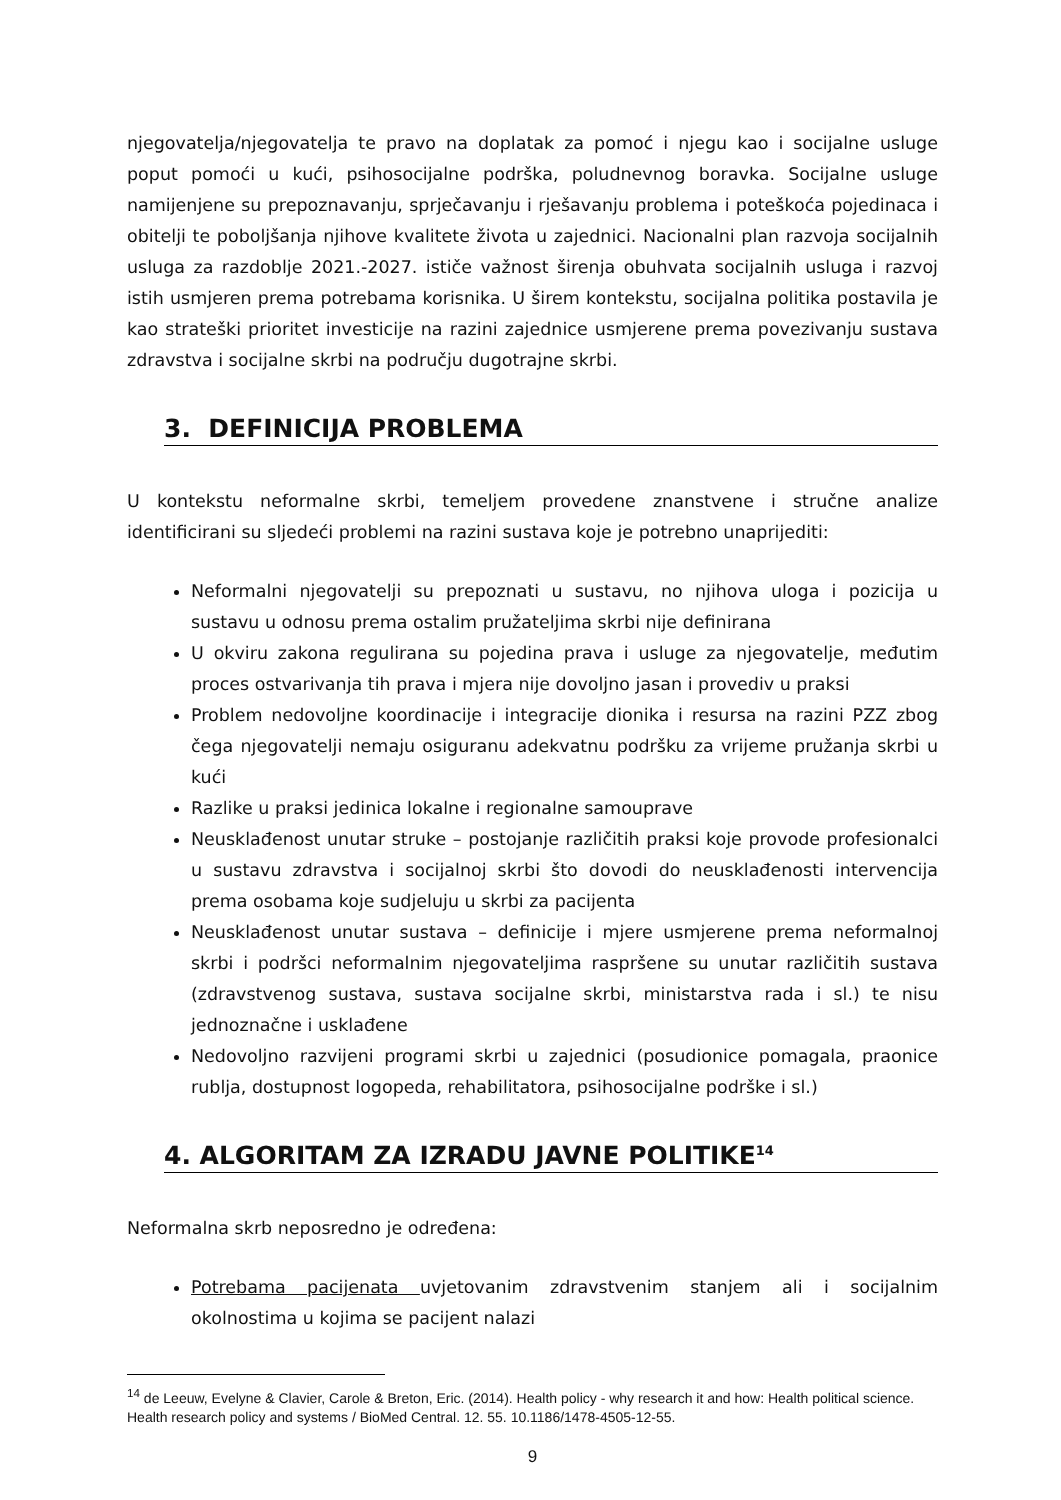njegovatelja/njegovatelja te pravo na doplatak za pomoć i njegu kao i socijalne usluge poput pomoći u kući, psihosocijalne podrška, poludnevnog boravka. Socijalne usluge namijenjene su prepoznavanju, sprječavanju i rješavanju problema i poteškoća pojedinaca i obitelji te poboljšanja njihove kvalitete života u zajednici. Nacionalni plan razvoja socijalnih usluga za razdoblje 2021.-2027. ističe važnost širenja obuhvata socijalnih usluga i razvoj istih usmjeren prema potrebama korisnika. U širem kontekstu, socijalna politika postavila je kao strateški prioritet investicije na razini zajednice usmjerene prema povezivanju sustava zdravstva i socijalne skrbi na području dugotrajne skrbi.
3. DEFINICIJA PROBLEMA
U kontekstu neformalne skrbi, temeljem provedene znanstvene i stručne analize identificirani su sljedeći problemi na razini sustava koje je potrebno unaprijediti:
Neformalni njegovatelji su prepoznati u sustavu, no njihova uloga i pozicija u sustavu u odnosu prema ostalim pružateljima skrbi nije definirana
U okviru zakona regulirana su pojedina prava i usluge za njegovatelje, međutim proces ostvarivanja tih prava i mjera nije dovoljno jasan i provediv u praksi
Problem nedovoljne koordinacije i integracije dionika i resursa na razini PZZ zbog čega njegovatelji nemaju osiguranu adekvatnu podršku za vrijeme pružanja skrbi u kući
Razlike u praksi jedinica lokalne i regionalne samouprave
Neusklađenost unutar struke – postojanje različitih praksi koje provode profesionalci u sustavu zdravstva i socijalnoj skrbi što dovodi do neusklađenosti intervencija prema osobama koje sudjeluju u skrbi za pacijenta
Neusklađenost unutar sustava – definicije i mjere usmjerene prema neformalnoj skrbi i podršci neformalnim njegovateljima raspršene su unutar različitih sustava (zdravstvenog sustava, sustava socijalne skrbi, ministarstva rada i sl.) te nisu jednoznačne i usklađene
Nedovoljno razvijeni programi skrbi u zajednici (posudionice pomagala, praonice rublja, dostupnost logopeda, rehabilitatora, psihosocijalne podrške i sl.)
4. ALGORITAM ZA IZRADU JAVNE POLITIKE<sup>14</sup>
Neformalna skrb neposredno je određena:
Potrebama pacijenata uvjetovanim zdravstvenim stanjem ali i socijalnim okolnostima u kojima se pacijent nalazi
<sup>14</sup> de Leeuw, Evelyne & Clavier, Carole & Breton, Eric. (2014). Health policy - why research it and how: Health political science. Health research policy and systems / BioMed Central. 12. 55. 10.1186/1478-4505-12-55.
9